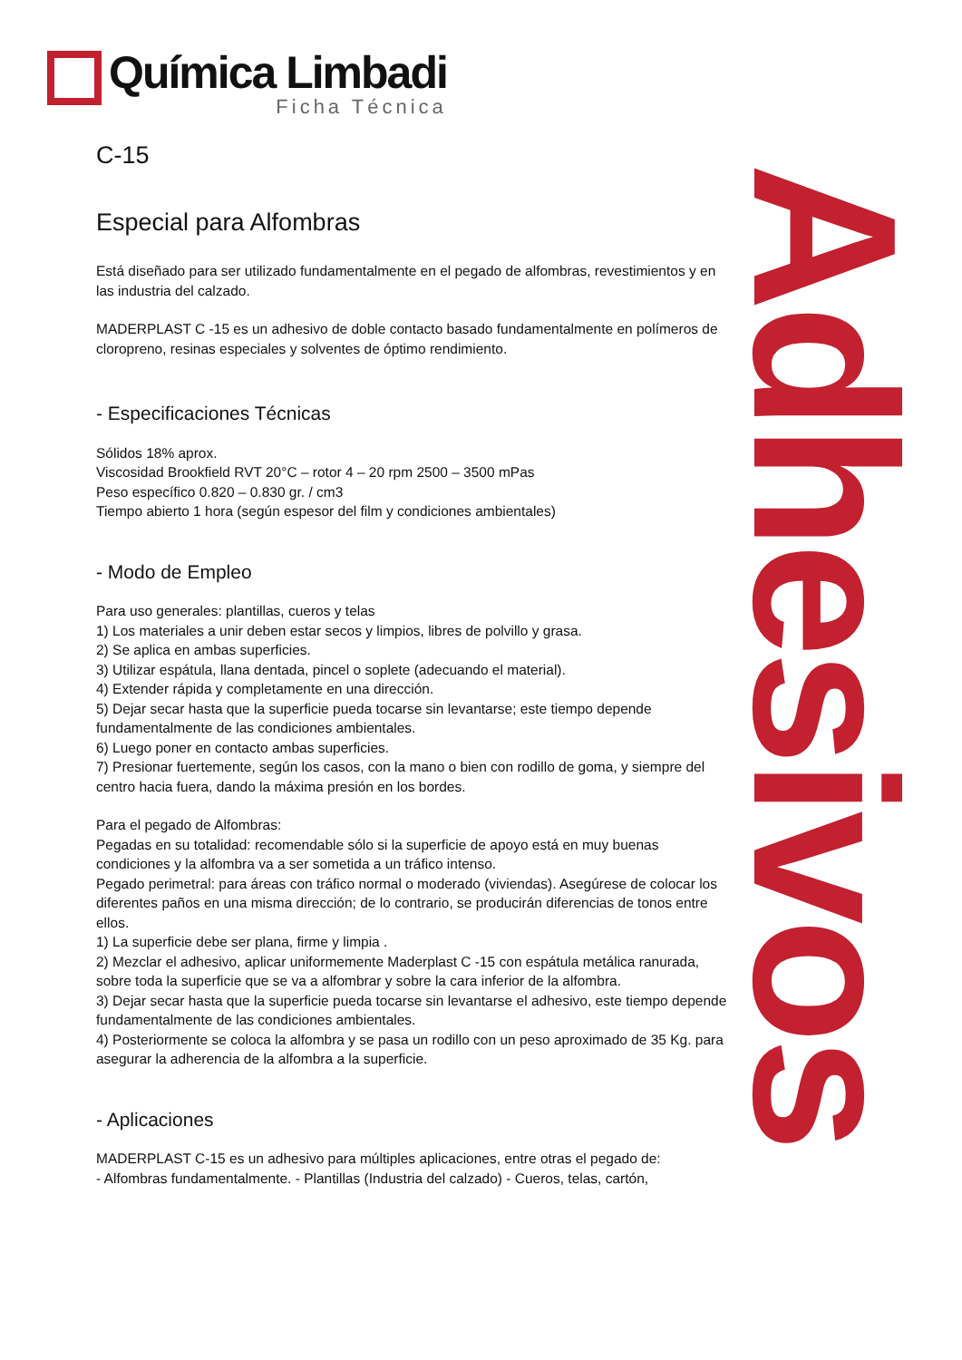Química Limbadi
Ficha Técnica
Adhesivos
C-15
Especial para Alfombras
Está diseñado para ser utilizado fundamentalmente en el pegado de alfombras, revestimientos y en las industria del calzado.
MADERPLAST C -15 es un adhesivo de doble contacto basado fundamentalmente en polímeros de cloropreno, resinas especiales y solventes de óptimo rendimiento.
- Especificaciones Técnicas
Sólidos 18% aprox.
Viscosidad Brookfield RVT 20°C – rotor 4 – 20 rpm 2500 – 3500 mPas
Peso específico 0.820 – 0.830 gr. / cm3
Tiempo abierto 1 hora (según espesor del film y condiciones ambientales)
- Modo de Empleo
Para uso generales: plantillas, cueros y telas
1) Los materiales a unir deben estar secos y limpios, libres de polvillo y grasa.
2) Se aplica en ambas superficies.
3) Utilizar espátula, llana dentada, pincel o soplete (adecuando el material).
4) Extender rápida y completamente en una dirección.
5) Dejar secar hasta que la superficie pueda tocarse sin levantarse; este tiempo depende fundamentalmente de las condiciones ambientales.
6) Luego poner en contacto ambas superficies.
7) Presionar fuertemente, según los casos, con la mano o bien con rodillo de goma, y siempre del centro hacia fuera, dando la máxima presión en los bordes.
Para el pegado de Alfombras:
Pegadas en su totalidad: recomendable sólo si la superficie de apoyo está en muy buenas condiciones y la alfombra va a ser sometida a un tráfico intenso.
Pegado perimetral: para áreas con tráfico normal o moderado (viviendas). Asegúrese de colocar los diferentes paños en una misma dirección; de lo contrario, se producirán diferencias de tonos entre ellos.
1) La superficie debe ser plana, firme y limpia .
2) Mezclar el adhesivo, aplicar uniformemente Maderplast C -15 con espátula metálica ranurada, sobre toda la superficie que se va a alfombrar y sobre la cara inferior de la alfombra.
3) Dejar secar hasta que la superficie pueda tocarse sin levantarse el adhesivo, este tiempo depende fundamentalmente de las condiciones ambientales.
4) Posteriormente se coloca la alfombra y se pasa un rodillo con un peso aproximado de 35 Kg. para asegurar la adherencia de la alfombra a la superficie.
- Aplicaciones
MADERPLAST C-15 es un adhesivo para múltiples aplicaciones, entre otras el pegado de:
- Alfombras fundamentalmente. - Plantillas (Industria del calzado) - Cueros, telas, cartón,